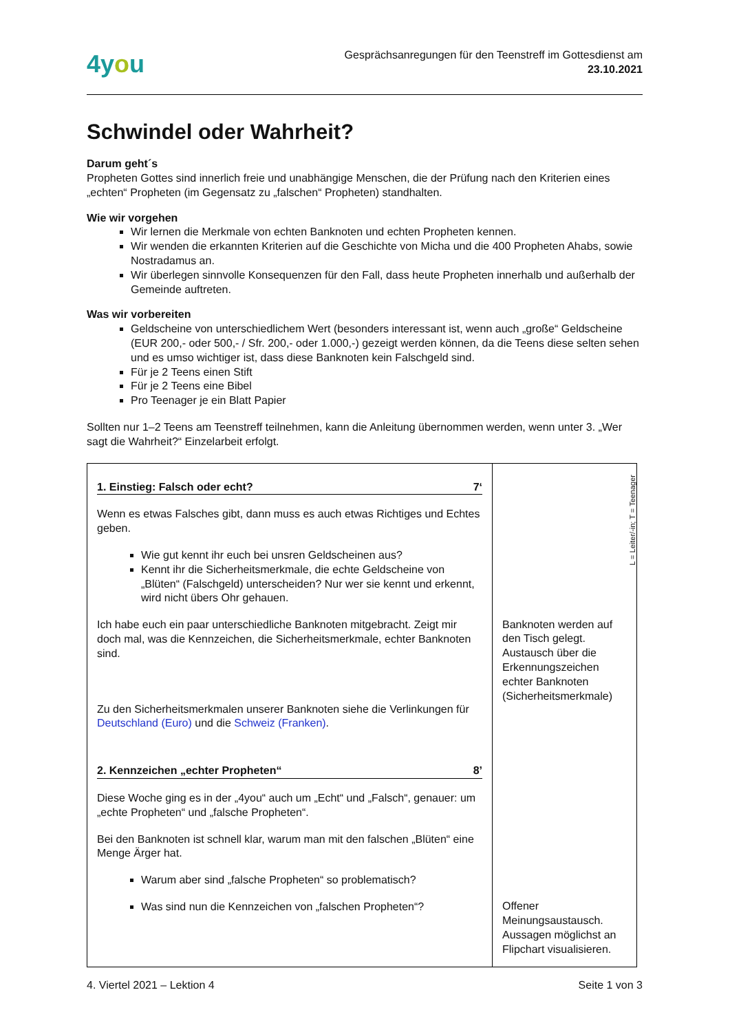4you
Gesprächsanregungen für den Teenstreff im Gottesdienst am
23.10.2021
Schwindel oder Wahrheit?
Darum geht´s
Propheten Gottes sind innerlich freie und unabhängige Menschen, die der Prüfung nach den Kriterien eines „echten“ Propheten (im Gegensatz zu „falschen“ Propheten) standhalten.
Wie wir vorgehen
Wir lernen die Merkmale von echten Banknoten und echten Propheten kennen.
Wir wenden die erkannten Kriterien auf die Geschichte von Micha und die 400 Propheten Ahabs, sowie Nostradamus an.
Wir überlegen sinnvolle Konsequenzen für den Fall, dass heute Propheten innerhalb und außerhalb der Gemeinde auftreten.
Was wir vorbereiten
Geldscheine von unterschiedlichem Wert (besonders interessant ist, wenn auch „große“ Geldscheine (EUR 200,- oder 500,- / Sfr. 200,- oder 1.000,-) gezeigt werden können, da die Teens diese selten sehen und es umso wichtiger ist, dass diese Banknoten kein Falschgeld sind.
Für je 2 Teens einen Stift
Für je 2 Teens eine Bibel
Pro Teenager je ein Blatt Papier
Sollten nur 1–2 Teens am Teenstreff teilnehmen, kann die Anleitung übernommen werden, wenn unter 3. „Wer sagt die Wahrheit?“ Einzelarbeit erfolgt.
| 1. Einstieg: Falsch oder echt? 7‘ Wenn es etwas Falsches gibt, dann muss es auch etwas Richtiges und Echtes geben. Wie gut kennt ihr euch bei unsren Geldscheinen aus? Kennt ihr die Sicherheitsmerkmale, die echte Geldscheine von „Blüten“ (Falschgeld) unterscheiden? Nur wer sie kennt und erkennt, wird nicht übers Ohr gehauen. Ich habe euch ein paar unterschiedliche Banknoten mitgebracht. Zeigt mir doch mal, was die Kennzeichen, die Sicherheitsmerkmale, echter Banknoten sind. Zu den Sicherheitsmerkmalen unserer Banknoten siehe die Verlinkungen für Deutschland (Euro) und die Schweiz (Franken) . 2. Kennzeichen „echter Propheten“ 8’ Diese Woche ging es in der „4you“ auch um „Echt“ und „Falsch“, genauer: um „echte Propheten“ und „falsche Propheten“. Bei den Banknoten ist schnell klar, warum man mit den falschen „Blüten“ eine Menge Ärger hat. Warum aber sind „falsche Propheten“ so problematisch? Was sind nun die Kennzeichen von „falschen Propheten“? | Banknoten werden auf den Tisch gelegt. Austausch über die Erkennungszeichen echter Banknoten (Sicherheitsmerkmale) Offener Meinungsaustausch. Aussagen möglichst an Flipchart visualisieren. |
L = Leiter/-in; T = Teenager
4. Viertel 2021 – Lektion 4 Seite 1 von 3